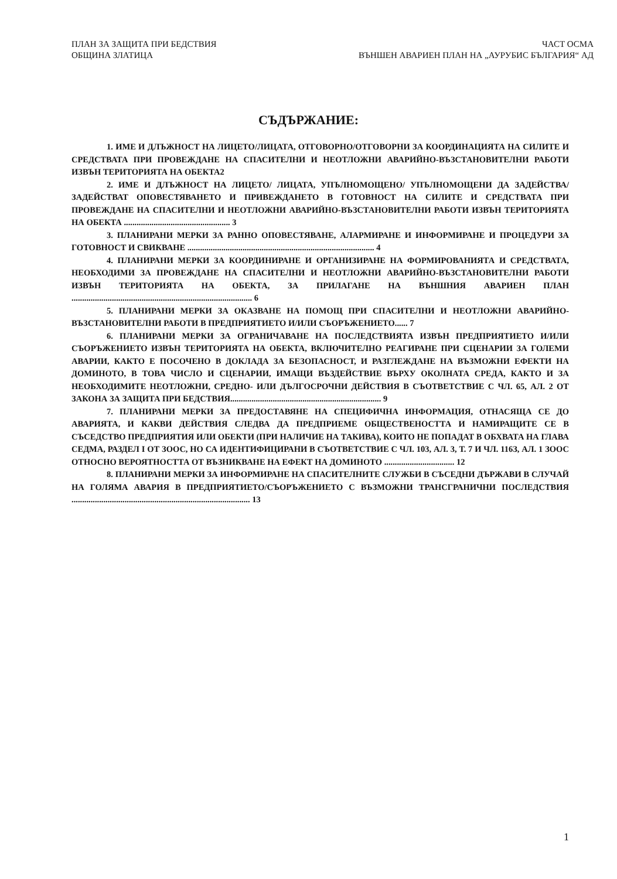ПЛАН ЗА ЗАЩИТА ПРИ БЕДСТВИЯ
ОБЩИНА ЗЛАТИЦА
ЧАСТ ОСМА
ВЪНШЕН АВАРИЕН ПЛАН НА „АУРУБИС БЪЛГАРИЯ“ АД
СЪДЪРЖАНИЕ:
1. ИМЕ И ДЛЪЖНОСТ НА ЛИЦЕТО/ЛИЦАТА, ОТГОВОРНО/ОТГОВОРНИ ЗА КООРДИНАЦИЯТА НА СИЛИТЕ И СРЕДСТВАТА ПРИ ПРОВЕЖДАНЕ НА СПАСИТЕЛНИ И НЕОТЛОЖНИ АВАРИЙНО-ВЪЗСТАНОВИТЕЛНИ РАБОТИ ИЗВЪН ТЕРИТОРИЯТА НА ОБЕКТА2
2. ИМЕ И ДЛЪЖНОСТ НА ЛИЦЕТО/ ЛИЦАТА, УПЪЛНОМОЩЕНО/ УПЪЛНОМОЩЕНИ ДА ЗАДЕЙСТВА/ ЗАДЕЙСТВАТ ОПОВЕСТЯВАНЕТО И ПРИВЕЖДАНЕТО В ГОТОВНОСТ НА СИЛИТЕ И СРЕДСТВАТА ПРИ ПРОВЕЖДАНЕ НА СПАСИТЕЛНИ И НЕОТЛОЖНИ АВАРИЙНО-ВЪЗСТАНОВИТЕЛНИ РАБОТИ ИЗВЪН ТЕРИТОРИЯТА НА ОБЕКТА .................................................. 3
3. ПЛАНИРАНИ МЕРКИ ЗА РАННО ОПОВЕСТЯВАНЕ, АЛАРМИРАНЕ И ИНФОРМИРАНЕ И ПРОЦЕДУРИ ЗА ГОТОВНОСТ И СВИКВАНЕ ........................................................................................ 4
4. ПЛАНИРАНИ МЕРКИ ЗА КООРДИНИРАНЕ И ОРГАНИЗИРАНЕ НА ФОРМИРОВАНИЯТА И СРЕДСТВАТА, НЕОБХОДИМИ ЗА ПРОВЕЖДАНЕ НА СПАСИТЕЛНИ И НЕОТЛОЖНИ АВАРИЙНО-ВЪЗСТАНОВИТЕЛНИ РАБОТИ ИЗВЪН ТЕРИТОРИЯТА НА ОБЕКТА, ЗА ПРИЛАГАНЕ НА ВЪНШНИЯ АВАРИЕН ПЛАН ..................................................................................... 6
5. ПЛАНИРАНИ МЕРКИ ЗА ОКАЗВАНЕ НА ПОМОЩ ПРИ СПАСИТЕЛНИ И НЕОТЛОЖНИ АВАРИЙНО-ВЪЗСТАНОВИТЕЛНИ РАБОТИ В ПРЕДПРИЯТИЕТО И/ИЛИ СЪОРЪЖЕНИЕТО...... 7
6. ПЛАНИРАНИ МЕРКИ ЗА ОГРАНИЧАВАНЕ НА ПОСЛЕДСТВИЯТА ИЗВЪН ПРЕДПРИЯТИЕТО И/ИЛИ СЪОРЪЖЕНИЕТО ИЗВЪН ТЕРИТОРИЯТА НА ОБЕКТА, ВКЛЮЧИТЕЛНО РЕАГИРАНЕ ПРИ СЦЕНАРИИ ЗА ГОЛЕМИ АВАРИИ, КАКТО Е ПОСОЧЕНО В ДОКЛАДА ЗА БЕЗОПАСНОСТ, И РАЗГЛЕЖДАНЕ НА ВЪЗМОЖНИ ЕФЕКТИ НА ДОМИНОТО, В ТОВА ЧИСЛО И СЦЕНАРИИ, ИМАЩИ ВЪЗДЕЙСТВИЕ ВЪРХУ ОКОЛНАТА СРЕДА, КАКТО И ЗА НЕОБХОДИМИТЕ НЕОТЛОЖНИ, СРЕДНО- ИЛИ ДЪЛГОСРОЧНИ ДЕЙСТВИЯ В СЪОТВЕТСТВИЕ С ЧЛ. 65, АЛ. 2 ОТ ЗАКОНА ЗА ЗАЩИТА ПРИ БЕДСТВИЯ....................................................................... 9
7. ПЛАНИРАНИ МЕРКИ ЗА ПРЕДОСТАВЯНЕ НА СПЕЦИФИЧНА ИНФОРМАЦИЯ, ОТНАСЯЩА СЕ ДО АВАРИЯТА, И КАКВИ ДЕЙСТВИЯ СЛЕДВА ДА ПРЕДПРИЕМЕ ОБЩЕСТВЕНОСТТА И НАМИРАЩИТЕ СЕ В СЪСЕДСТВО ПРЕДПРИЯТИЯ ИЛИ ОБЕКТИ (ПРИ НАЛИЧИЕ НА ТАКИВА), КОИТО НЕ ПОПАДАТ В ОБХВАТА НА ГЛАВА СЕДМА, РАЗДЕЛ I ОТ ЗООС, НО СА ИДЕНТИФИЦИРАНИ В СЪОТВЕТСТВИЕ С ЧЛ. 103, АЛ. 3, Т. 7 И ЧЛ. 116З, АЛ. 1 ЗООС ОТНОСНО ВЕРОЯТНОСТТА ОТ ВЪЗНИКВАНЕ НА ЕФЕКТ НА ДОМИНОТО ................................. 12
8. ПЛАНИРАНИ МЕРКИ ЗА ИНФОРМИРАНЕ НА СПАСИТЕЛНИТЕ СЛУЖБИ В СЪСЕДНИ ДЪРЖАВИ В СЛУЧАЙ НА ГОЛЯМА АВАРИЯ В ПРЕДПРИЯТИЕТО/СЪОРЪЖЕНИЕТО С ВЪЗМОЖНИ ТРАНСГРАНИЧНИ ПОСЛЕДСТВИЯ .................................................................................... 13
1